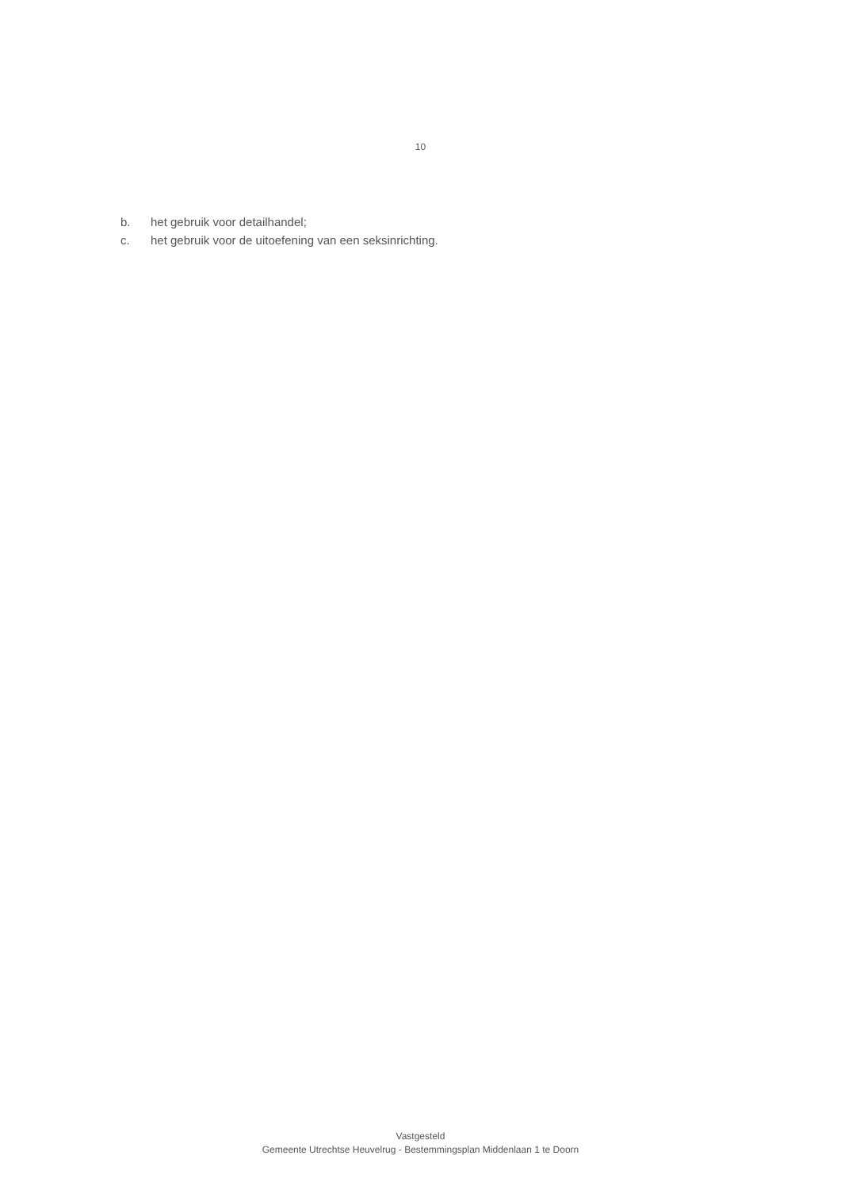10
b. het gebruik voor detailhandel;
c. het gebruik voor de uitoefening van een seksinrichting.
Vastgesteld
Gemeente Utrechtse Heuvelrug - Bestemmingsplan Middenlaan 1 te Doorn